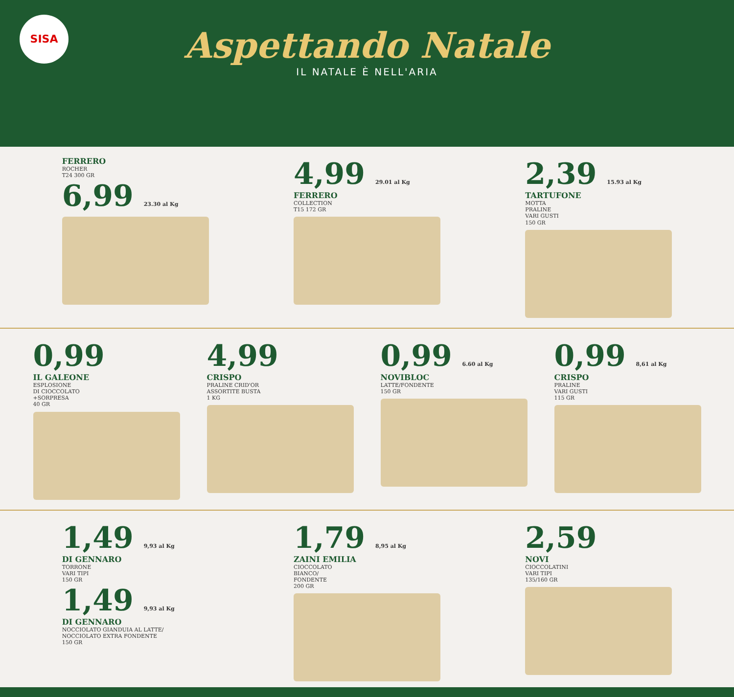SISA
Aspettando Natale
IL NATALE È NELL'ARIA
FERRERO
ROCHER
T24 300 GR
6,99 23.30 al Kg
4,99 29.01 al Kg
FERRERO
COLLECTION
T15 172 GR
2,39 15.93 al Kg
TARTUFONE
MOTTA
PRALINE
VARI GUSTI
150 GR
0,99
IL GALEONE
ESPLOSIONE
DI CIOCCOLATO
+SORPRESA
40 GR
4,99
CRISPO
PRALINE CRID'OR
ASSORTITE BUSTA
1 KG
0,99 6.60 al Kg
NOVIBLOC
LATTE/FONDENTE
150 GR
0,99 8,61 al Kg
CRISPO
PRALINE
VARI GUSTI
115 GR
1,49 9,93 al Kg
DI GENNARO
TORRONE
VARI TIPI
150 GR
1,49 9,93 al Kg
DI GENNARO
NOCCIOLATO GIANDUIA AL LATTE/
NOCCIOLATO EXTRA FONDENTE
150 GR
1,79 8,95 al Kg
ZAINI EMILIA
CIOCCOLATO
BIANCO/
FONDENTE
200 GR
2,59
NOVI
CIOCCOLATINI
VARI TIPI
135/160 GR